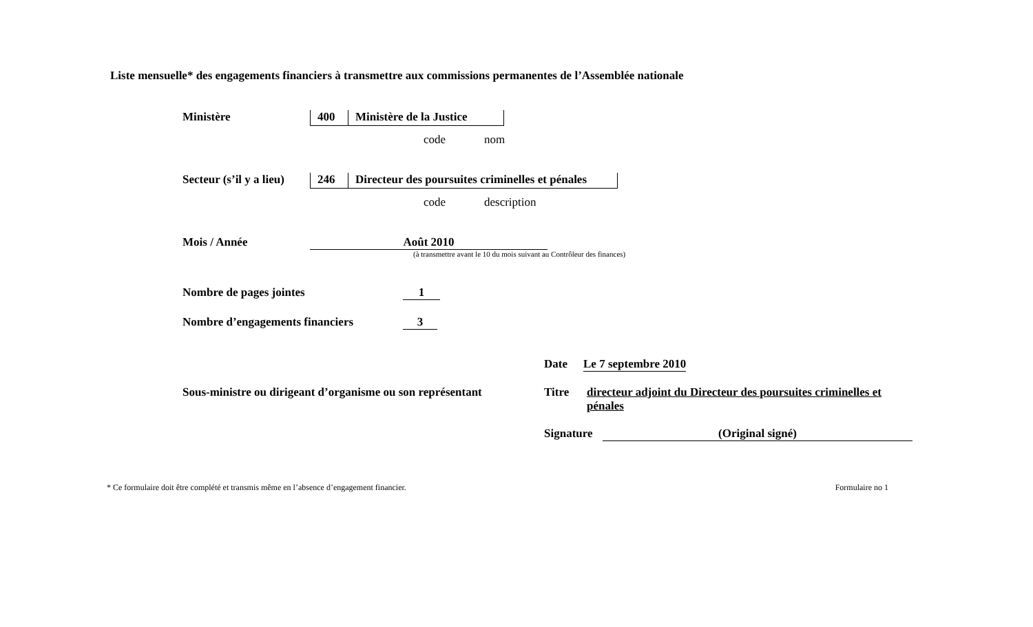Liste mensuelle* des engagements financiers à transmettre aux commissions permanentes de l’Assemblée nationale
Ministère
400 Ministère de la Justice
code nom
Secteur (s’il y a lieu)
246 Directeur des poursuites criminelles et pénales
code description
Mois / Année Août 2010
(à transmettre avant le 10 du mois suivant au Contrôleur des finances)
Nombre de pages jointes 1
Nombre d’engagements financiers 3
Date Le 7 septembre 2010
Sous-ministre ou dirigeant d’organisme ou son représentant Titre directeur adjoint du Directeur des poursuites criminelles et pénales
Signature (Original signé)
* Ce formulaire doit être complété et transmis même en l’absence d’engagement financier. Formulaire no 1